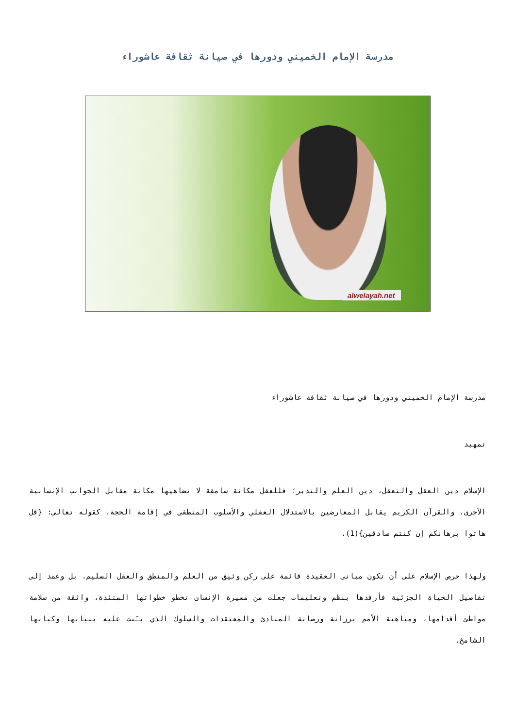مدرسة الإمام الخميني ودورها في صيانة ثقافة عاشوراء
alwelayah.net
مدرسة الإمام الخميني ودورها في صيانة ثقافة عاشوراء
تمهيد
الإسلام دين العقل والتعقل، دين العلم والتدبر؛ فللعقل مكانة سامقة لا تضاهيها مكانة مقابل الجوانب الإنسانية الأخرى، والقرآن الكريم يقابل المعارضين بالاستدلال العقلي والأسلوب المنطقي في إقامة الحجة، كقوله تعالى: {قل هاتوا برهانكم إن كنتم صادقين}(1).
ولهذا حرص الإسلام على أن تكون مباني العقيدة قائمة على ركن وثيق من العلم والمنطق والعقل السليم، بل وعمد إلى تفاصيل الحياة الجزئية فأرفدها بنظم وتعليمات جعلت من مسيرة الإنسان تخطو خطواتها المتئدة، واثقة من سلامة مواطئ أقدامها، ومباهية الأمم برزانة ورصانة المبادئ والمعتقدات والسلوك الذي بـَنت عليه بنيانها وكيانها الشامخ.